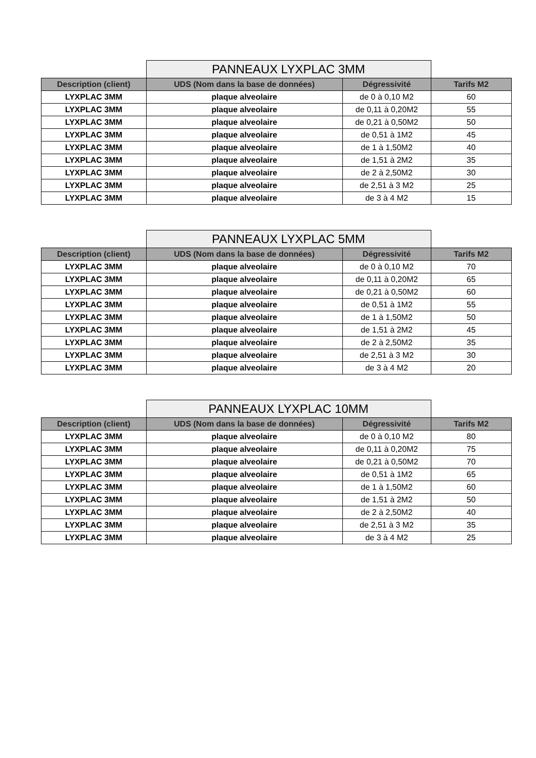| | PANNEAUX LYXPLAC 3MM | | |
| Description (client) | UDS (Nom dans la base de données) | Dégressivité | Tarifs M2 |
| LYXPLAC 3MM | plaque alveolaire | de 0 à 0,10 M2 | 60 |
| LYXPLAC 3MM | plaque alveolaire | de 0,11 à 0,20M2 | 55 |
| LYXPLAC 3MM | plaque alveolaire | de 0,21 à 0,50M2 | 50 |
| LYXPLAC 3MM | plaque alveolaire | de 0,51 à 1M2 | 45 |
| LYXPLAC 3MM | plaque alveolaire | de 1 à 1,50M2 | 40 |
| LYXPLAC 3MM | plaque alveolaire | de 1,51 à 2M2 | 35 |
| LYXPLAC 3MM | plaque alveolaire | de 2 à 2,50M2 | 30 |
| LYXPLAC 3MM | plaque alveolaire | de 2,51 à 3 M2 | 25 |
| LYXPLAC 3MM | plaque alveolaire | de 3 à 4 M2 | 15 |
| | PANNEAUX LYXPLAC 5MM | | |
| Description (client) | UDS (Nom dans la base de données) | Dégressivité | Tarifs M2 |
| LYXPLAC 3MM | plaque alveolaire | de 0 à 0,10 M2 | 70 |
| LYXPLAC 3MM | plaque alveolaire | de 0,11 à 0,20M2 | 65 |
| LYXPLAC 3MM | plaque alveolaire | de 0,21 à 0,50M2 | 60 |
| LYXPLAC 3MM | plaque alveolaire | de 0,51 à 1M2 | 55 |
| LYXPLAC 3MM | plaque alveolaire | de 1 à 1,50M2 | 50 |
| LYXPLAC 3MM | plaque alveolaire | de 1,51 à 2M2 | 45 |
| LYXPLAC 3MM | plaque alveolaire | de 2 à 2,50M2 | 35 |
| LYXPLAC 3MM | plaque alveolaire | de 2,51 à 3 M2 | 30 |
| LYXPLAC 3MM | plaque alveolaire | de 3 à 4 M2 | 20 |
| | PANNEAUX LYXPLAC 10MM | | |
| Description (client) | UDS (Nom dans la base de données) | Dégressivité | Tarifs M2 |
| LYXPLAC 3MM | plaque alveolaire | de 0 à 0,10 M2 | 80 |
| LYXPLAC 3MM | plaque alveolaire | de 0,11 à 0,20M2 | 75 |
| LYXPLAC 3MM | plaque alveolaire | de 0,21 à 0,50M2 | 70 |
| LYXPLAC 3MM | plaque alveolaire | de 0,51 à 1M2 | 65 |
| LYXPLAC 3MM | plaque alveolaire | de 1 à 1,50M2 | 60 |
| LYXPLAC 3MM | plaque alveolaire | de 1,51 à 2M2 | 50 |
| LYXPLAC 3MM | plaque alveolaire | de 2 à 2,50M2 | 40 |
| LYXPLAC 3MM | plaque alveolaire | de 2,51 à 3 M2 | 35 |
| LYXPLAC 3MM | plaque alveolaire | de 3 à 4 M2 | 25 |